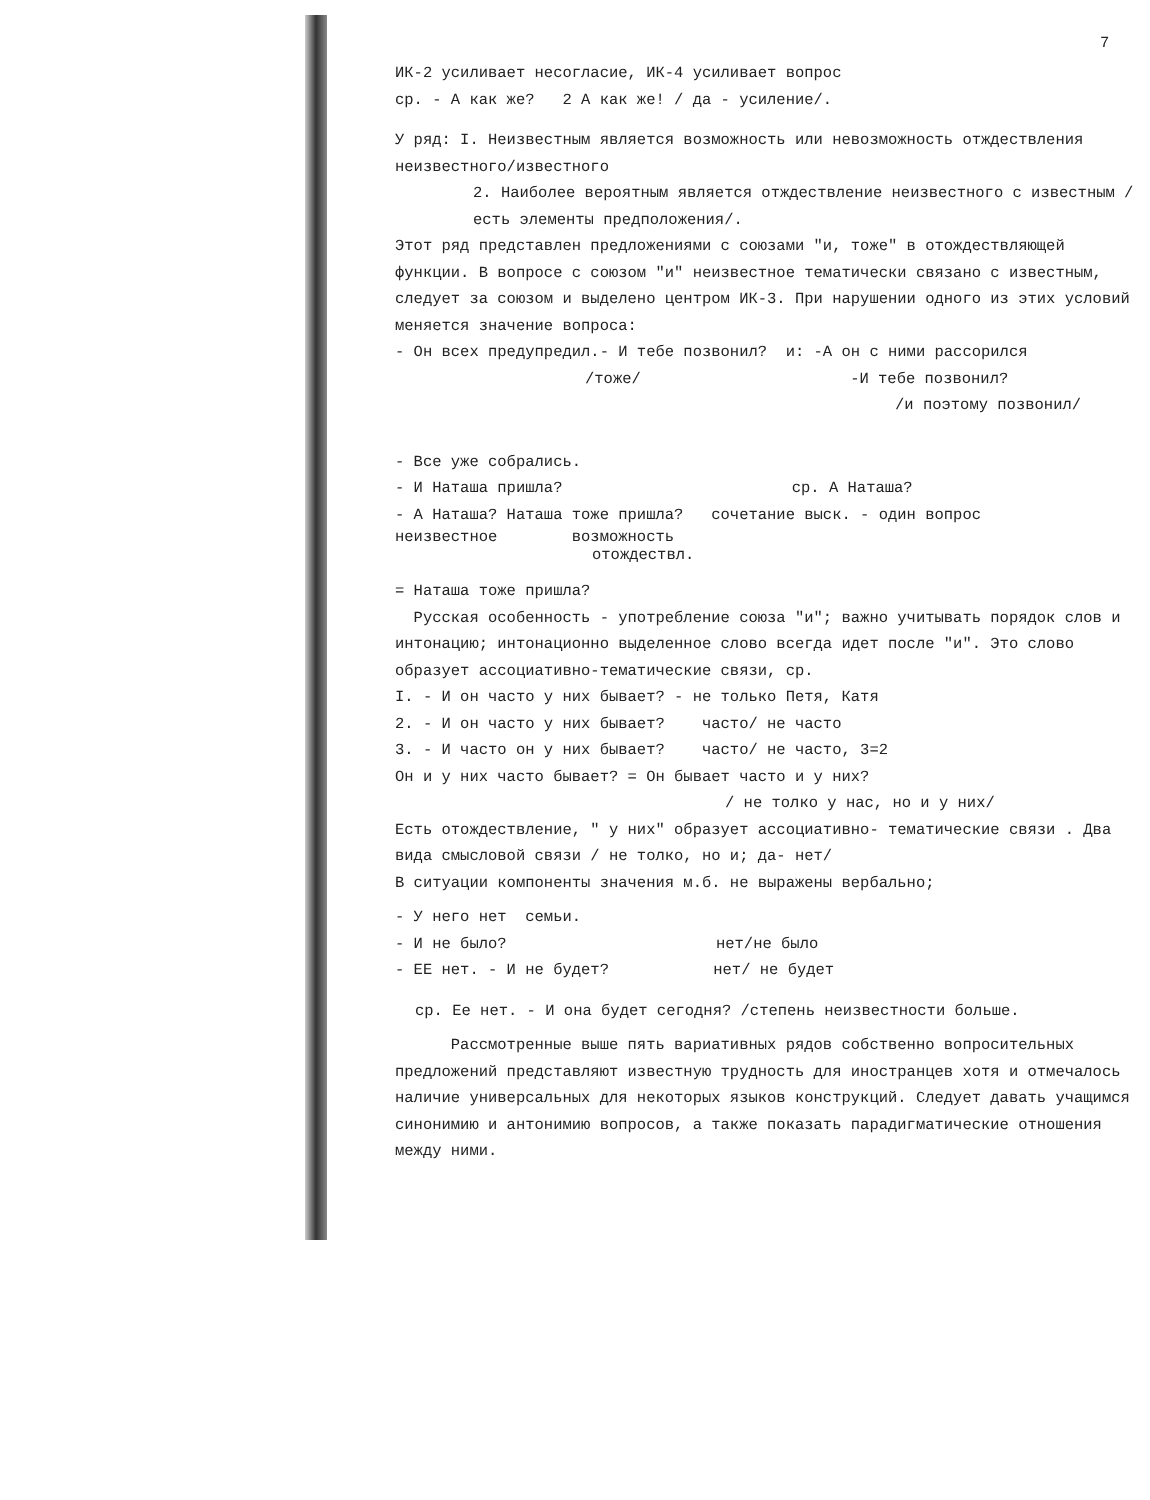7
ИК-2 усиливает несогласие, ИК-4 усиливает вопрос
ср. - А как же? 2 А как же! / да - усиление/.
У ряд: I. Неизвестным является возможность или невозможность отждествления неизвестного/известного
2. Наиболее вероятным является отждествление неизвестного с известным /есть элементы предположения/.
Этот ряд представлен предложениями с союзами "и, тоже" в отождествляющей функции. В вопросе с союзом "и" неизвестное тематически связано с известным, следует за союзом и выделено центром ИК-3. При нарушении одного из этих условий меняется значение вопроса:
- Он всех предупредил.- И тебе позвонил? и: -А он с ними рассорился
/тоже/ -И тебе позвонил?
/и поэтому позвонил/
- Все уже собрались.
- И Наташа пришла? ср. А Наташа?
- А Наташа? Наташа тоже пришла? сочетание выск. - один вопрос
неизвестное возможность
отождествл.
= Наташа тоже пришла?
Русская особенность - употребление союза "и"; важно учитывать порядок слов и интонацию; интонационно выделенное слово всегда идет после "и". Это слово образует ассоциативно-тематические связи, ср.
I. - И он часто у них бывает? - не только Петя, Катя
2. - И он часто у них бывает? часто/ не часто
3. - И часто он у них бывает? часто/ не часто, 3=2
Он и у них часто бывает? = Он бывает часто и у них?
/ не толко у нас, но и у них/
Есть отождествление, " у них" образует ассоциативно- тематические связи . Два вида смысловой связи / не толко, но и; да- нет/
В ситуации компоненты значения м.б. не выражены вербально;
- У него нет семьи.
- И не было? нет/не было
- ЕЕ нет. - И не будет? нет/ не будет
ср. Ее нет. - И она будет сегодня? /степень неизвестности больше.
Рассмотренные выше пять вариативных рядов собственно вопросительных предложений представляют известную трудность для иностранцев хотя и отмечалось наличие универсальных для некоторых языков конструкций. Следует давать учащимся синонимию и антонимию вопросов, а также показать парадигматические отношения между ними.